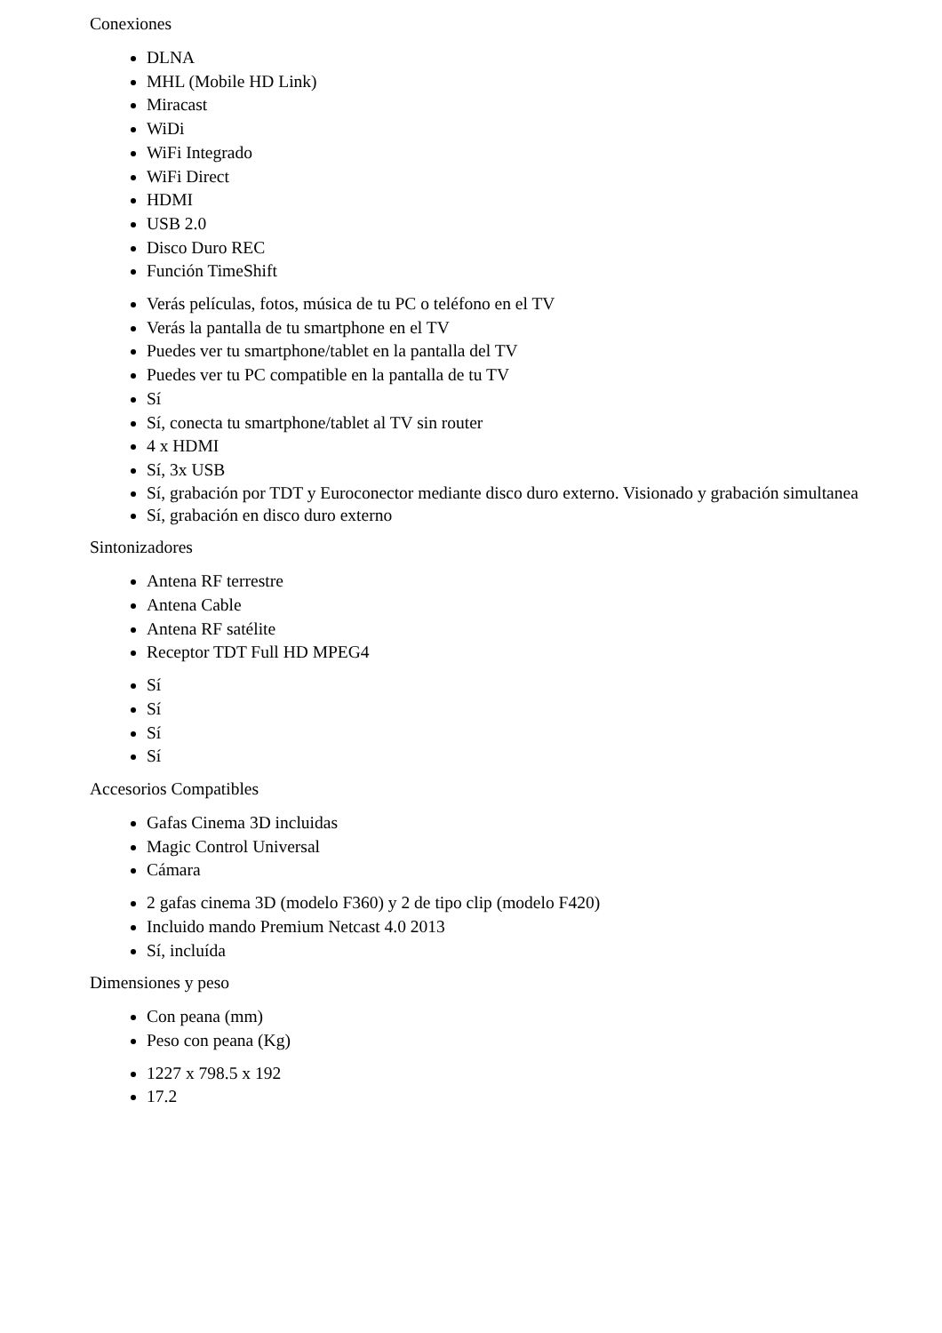Conexiones
DLNA
MHL (Mobile HD Link)
Miracast
WiDi
WiFi Integrado
WiFi Direct
HDMI
USB 2.0
Disco Duro REC
Función TimeShift
Verás películas, fotos, música de tu PC o teléfono en el TV
Verás la pantalla de tu smartphone en el TV
Puedes ver tu smartphone/tablet en la pantalla del TV
Puedes ver tu PC compatible en la pantalla de tu TV
Sí
Sí, conecta tu smartphone/tablet al TV sin router
4 x HDMI
Sí, 3x USB
Sí, grabación por TDT y Euroconector mediante disco duro externo. Visionado y grabación simultanea
Sí, grabación en disco duro externo
Sintonizadores
Antena RF terrestre
Antena Cable
Antena RF satélite
Receptor TDT Full HD MPEG4
Sí
Sí
Sí
Sí
Accesorios Compatibles
Gafas Cinema 3D incluidas
Magic Control Universal
Cámara
2 gafas cinema 3D (modelo F360) y 2 de tipo clip (modelo F420)
Incluido mando Premium Netcast 4.0 2013
Sí, incluída
Dimensiones y peso
Con peana (mm)
Peso con peana (Kg)
1227 x 798.5 x 192
17.2